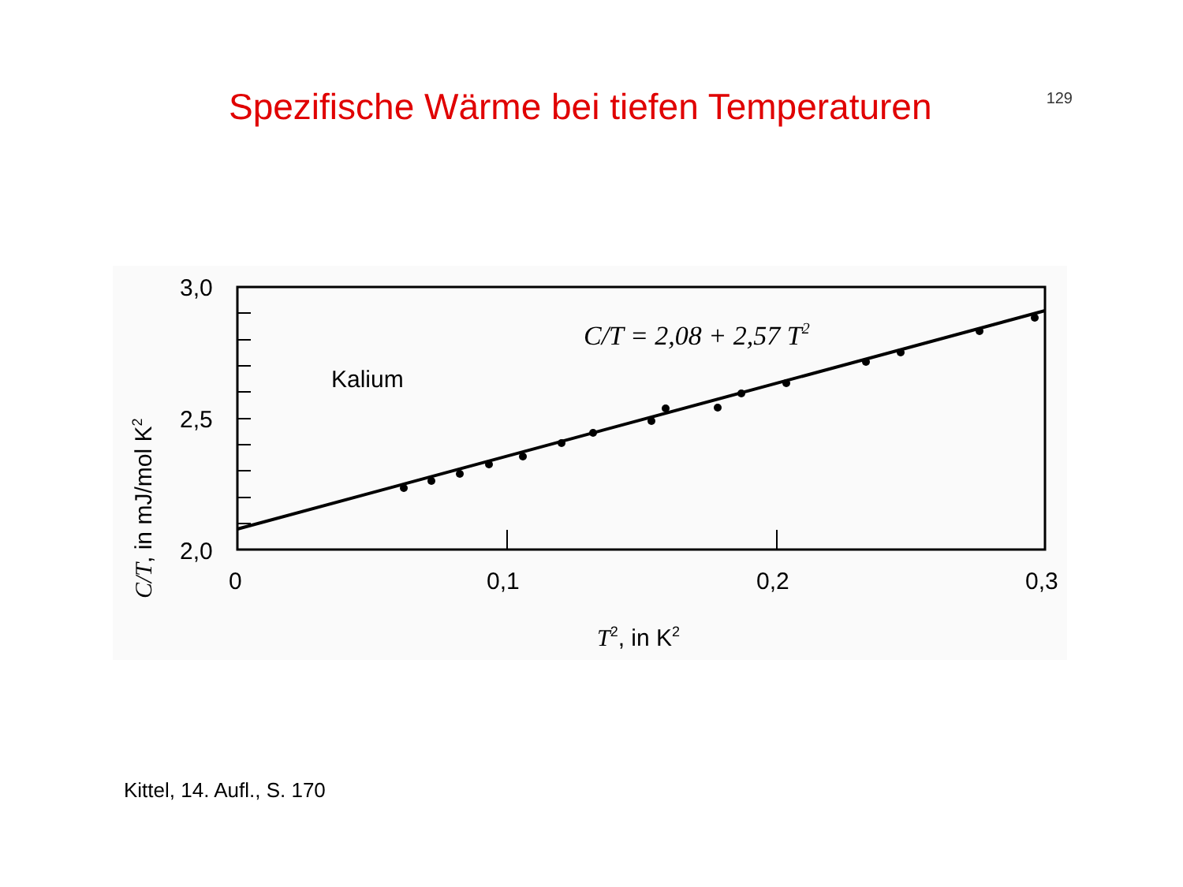Spezifische Wärme bei tiefen Temperaturen
129
3,0
2,5
2,0
0
0,1
0,2
0,3
Kalium
C/T = 2,08 + 2,57 T2
T2, in K2
C/T, in mJ/mol K2
Kittel, 14. Aufl., S. 170